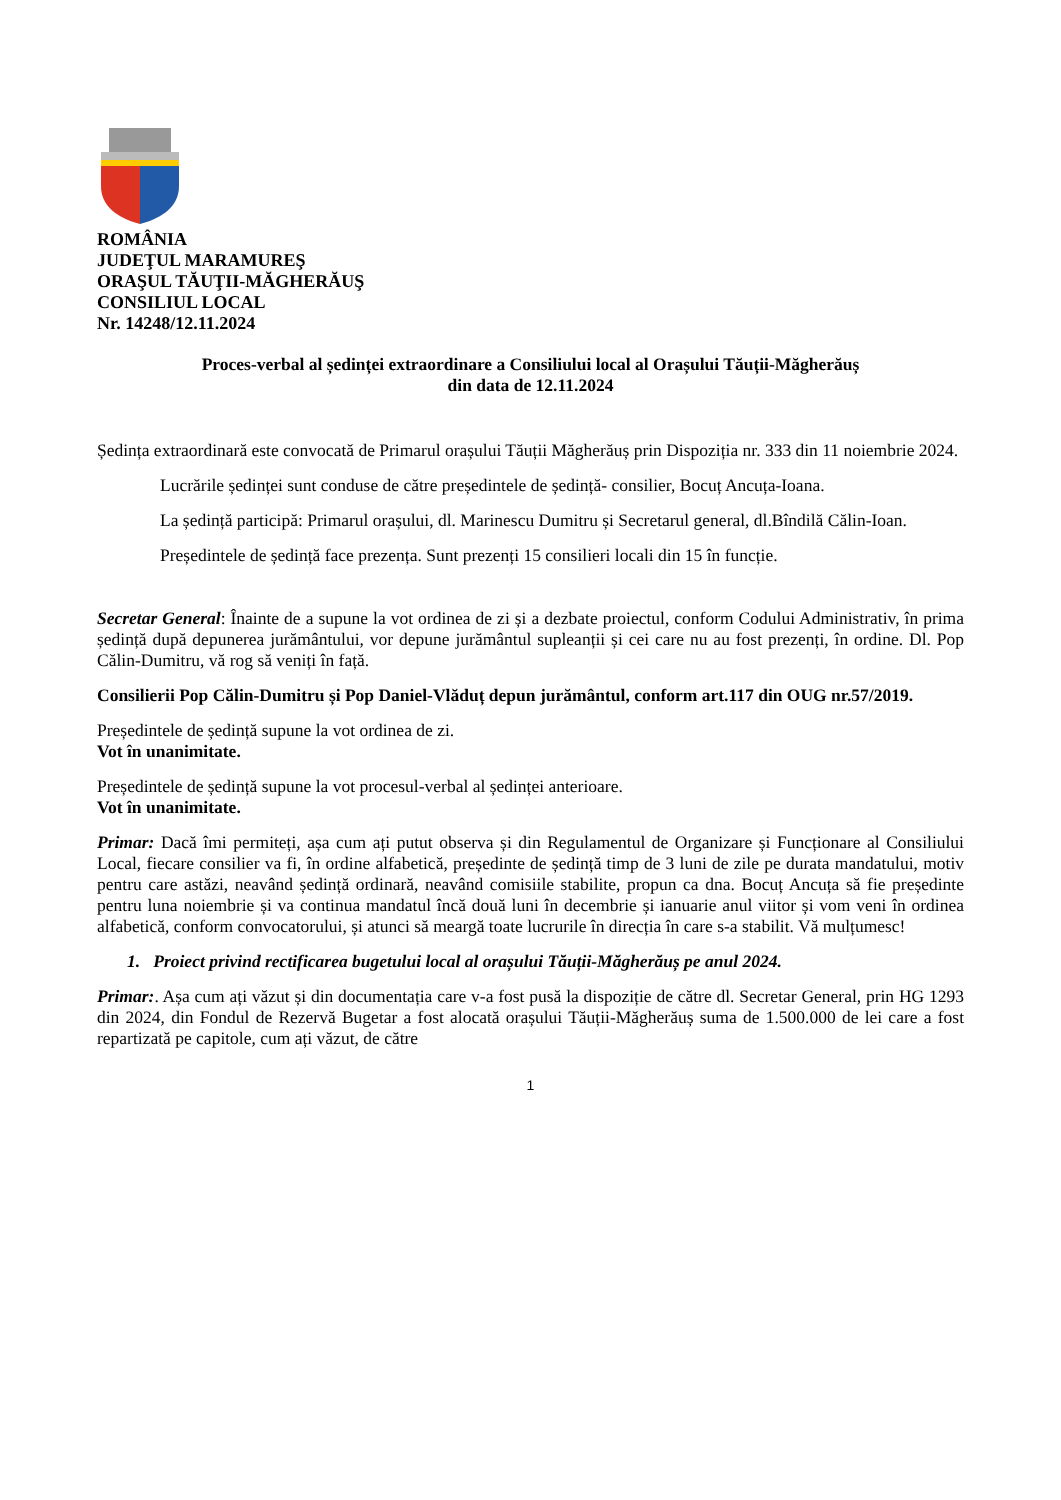ROMÂNIA
JUDEŢUL MARAMUREŞ
ORAŞUL TĂUŢII-MĂGHERĂUŞ
CONSILIUL LOCAL
Nr. 14248/12.11.2024
Proces-verbal al ședinței extraordinare a Consiliului local al Orașului Tăuții-Măgherăuș
din data de 12.11.2024
Ședința extraordinară este convocată de Primarul orașului Tăuții Măgherăuș prin Dispoziția nr. 333 din 11 noiembrie 2024.
Lucrările ședinței sunt conduse de către președintele de ședință- consilier, Bocuț Ancuța-Ioana.
La ședință participă: Primarul orașului, dl. Marinescu Dumitru și Secretarul general, dl.Bîndilă Călin-Ioan.
Președintele de ședință face prezența. Sunt prezenți 15 consilieri locali din 15 în funcție.
Secretar General: Înainte de a supune la vot ordinea de zi și a dezbate proiectul, conform Codului Administrativ, în prima ședință după depunerea jurământului, vor depune jurământul supleanții și cei care nu au fost prezenți, în ordine. Dl. Pop Călin-Dumitru, vă rog să veniți în față.
Consilierii Pop Călin-Dumitru și Pop Daniel-Vlăduț depun jurământul, conform art.117 din OUG nr.57/2019.
Președintele de ședință supune la vot ordinea de zi.
Vot în unanimitate.
Președintele de ședință supune la vot procesul-verbal al ședinței anterioare.
Vot în unanimitate.
Primar: Dacă îmi permiteți, așa cum ați putut observa și din Regulamentul de Organizare și Funcționare al Consiliului Local, fiecare consilier va fi, în ordine alfabetică, președinte de ședință timp de 3 luni de zile pe durata mandatului, motiv pentru care astăzi, neavând ședință ordinară, neavând comisiile stabilite, propun ca dna. Bocuț Ancuța să fie președinte pentru luna noiembrie și va continua mandatul încă două luni în decembrie și ianuarie anul viitor și vom veni în ordinea alfabetică, conform convocatorului, și atunci să meargă toate lucrurile în direcția în care s-a stabilit. Vă mulțumesc!
1. Proiect privind rectificarea bugetului local al orașului Tăuții-Măgherăuș pe anul 2024.
Primar:. Așa cum ați văzut și din documentația care v-a fost pusă la dispoziție de către dl. Secretar General, prin HG 1293 din 2024, din Fondul de Rezervă Bugetar a fost alocată orașului Tăuții-Măgherăuș suma de 1.500.000 de lei care a fost repartizată pe capitole, cum ați văzut, de către
1